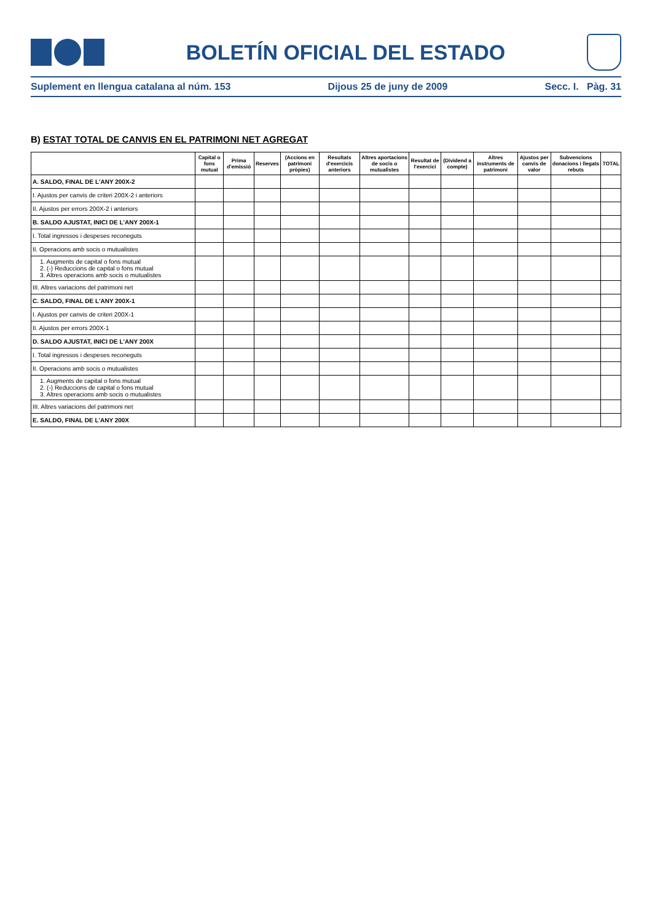BOLETÍN OFICIAL DEL ESTADO
Suplement en llengua catalana al núm. 153 Dijous 25 de juny de 2009 Secc. I. Pàg. 31
B) ESTAT TOTAL DE CANVIS EN EL PATRIMONI NET AGREGAT
| | Capital o fons mutual | Prima d'emissió | Reserves | (Accions en patrimoni pròpies) | Resultats d'exercicis anteriors | Altres aportacions de socis o mutualistes | Resultat de l'exercici | (Dividend a compte) | Altres instruments de patrimoni | Ajustos per canvis de valor | Subvencions donacions i llegats rebuts | TOTAL |
| --- | --- | --- | --- | --- | --- | --- | --- | --- | --- | --- | --- | --- |
| A. SALDO, FINAL DE L'ANY 200X-2 | | | | | | | | | | | | |
| I. Ajustos per canvis de criteri 200X-2 i anteriors | | | | | | | | | | | | |
| II. Ajustos per errors 200X-2 i anteriors | | | | | | | | | | | | |
| B. SALDO AJUSTAT, INICI DE L'ANY 200X-1 | | | | | | | | | | | | |
| I. Total ingressos i despeses reconeguts | | | | | | | | | | | | |
| II. Operacions amb socis o mutualistes | | | | | | | | | | | | |
| 1. Augments de capital o fons mutual 2. (-) Reduccions de capital o fons mutual 3. Altres operacions amb socis o mutualistes | | | | | | | | | | | | |
| III. Altres variacions del patrimoni net | | | | | | | | | | | | |
| C. SALDO, FINAL DE L'ANY 200X-1 | | | | | | | | | | | | |
| I. Ajustos per canvis de criteri 200X-1 | | | | | | | | | | | | |
| II. Ajustos per errors 200X-1 | | | | | | | | | | | | |
| D. SALDO AJUSTAT, INICI DE L'ANY 200X | | | | | | | | | | | | |
| I. Total ingressos i despeses reconeguts | | | | | | | | | | | | |
| II. Operacions amb socis o mutualistes | | | | | | | | | | | | |
| 1. Augments de capital o fons mutual 2. (-) Reduccions de capital o fons mutual 3. Altres operacions amb socis o mutualistes | | | | | | | | | | | | |
| III. Altres variacions del patrimoni net | | | | | | | | | | | | |
| E. SALDO, FINAL DE L'ANY 200X | | | | | | | | | | | | |